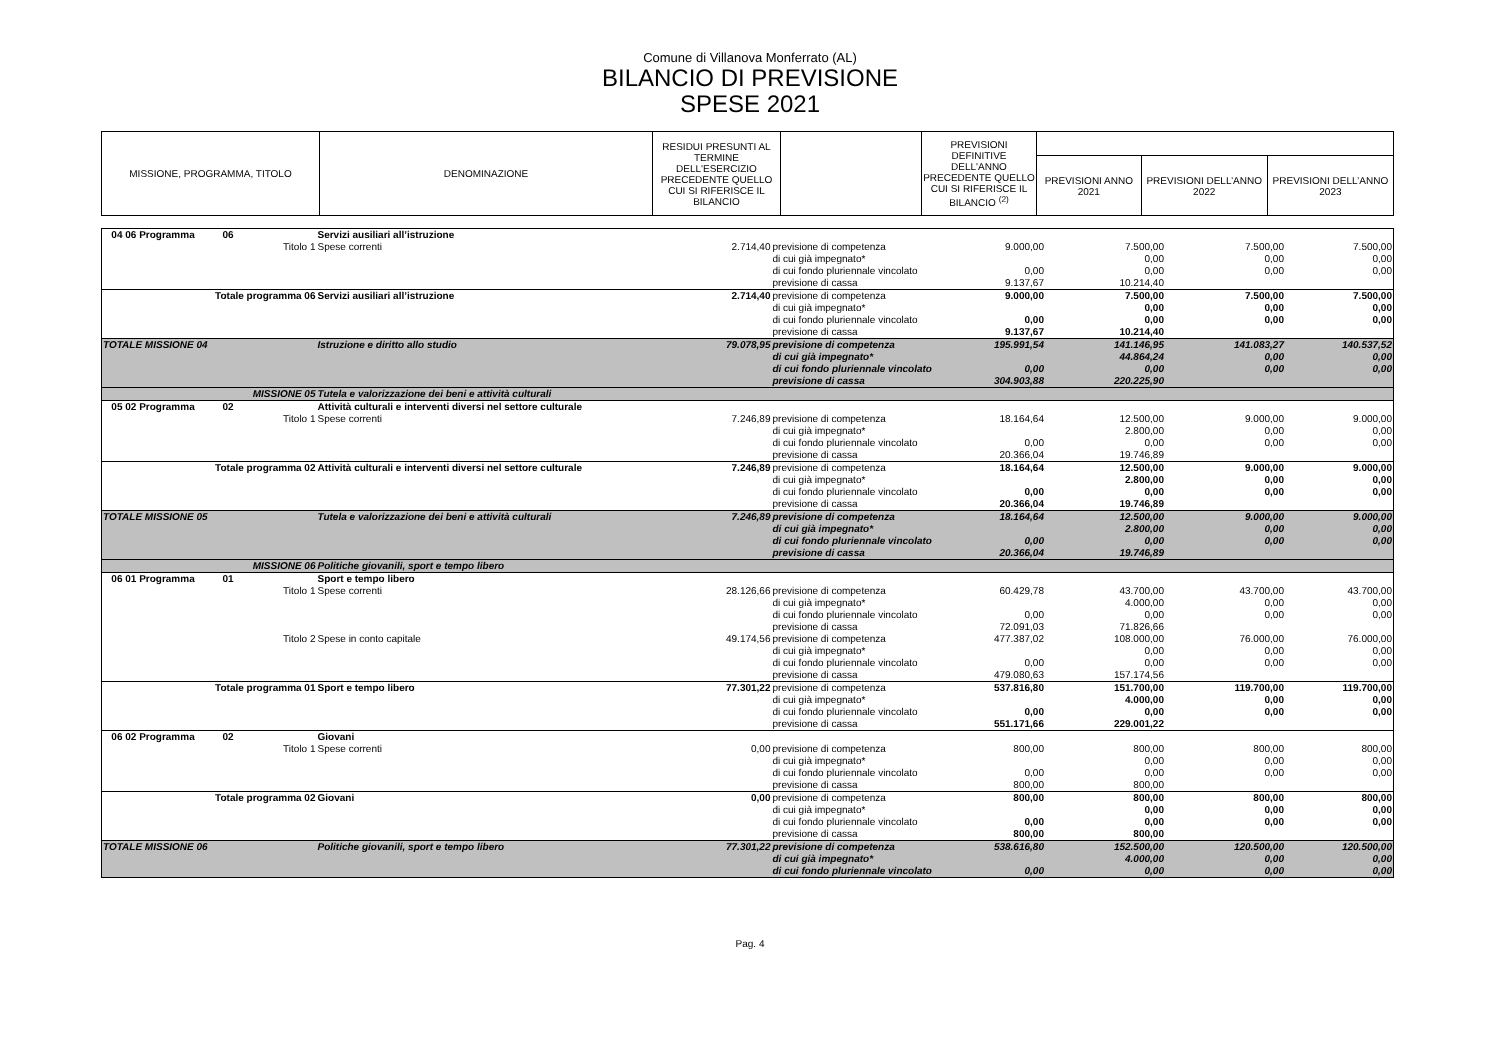Comune di Villanova Monferrato (AL)
BILANCIO DI PREVISIONE
SPESE 2021
| MISSIONE, PROGRAMMA, TITOLO | DENOMINAZIONE | RESIDUI PRESUNTI AL TERMINE DELL'ESERCIZIO PRECEDENTE QUELLO CUI SI RIFERISCE IL BILANCIO | | PREVISIONI DEFINITIVE DELL'ANNO PRECEDENTE QUELLO CUI SI RIFERISCE IL BILANCIO <sup>(2)</sup> | | | |
| | | | | | PREVISIONI ANNO 2021 | PREVISIONI DELL’ANNO 2022 | PREVISIONI DELL’ANNO 2023 |
| 04 06 Programma 06 | Servizi ausiliari all’istruzione | | | | | | |
| Titolo 1 | Spese correnti | 2.714,40 | previsione di competenza | 9.000,00 | 7.500,00 | 7.500,00 | 7.500,00 |
| | | | di cui già impegnato* | | 0,00 | 0,00 | 0,00 |
| | | | di cui fondo pluriennale vincolato | 0,00 | 0,00 | 0,00 | 0,00 |
| | | | previsione di cassa | 9.137,67 | 10.214,40 | | |
| Totale programma 06 | Servizi ausiliari all’istruzione | 2.714,40 | previsione di competenza | 9.000,00 | 7.500,00 | 7.500,00 | 7.500,00 |
| | | | di cui già impegnato* | | 0,00 | 0,00 | 0,00 |
| | | | di cui fondo pluriennale vincolato | 0,00 | 0,00 | 0,00 | 0,00 |
| | | | previsione di cassa | 9.137,67 | 10.214,40 | | |
| TOTALE MISSIONE 04 | Istruzione e diritto allo studio | 79.078,95 | previsione di competenza | 195.991,54 | 141.146,95 | 141.083,27 | 140.537,52 |
| | | | di cui già impegnato* | | 44.864,24 | 0,00 | 0,00 |
| | | | di cui fondo pluriennale vincolato | 0,00 | 0,00 | 0,00 | 0,00 |
| | | | previsione di cassa | 304.903,88 | 220.225,90 | | |
| MISSIONE 05 | Tutela e valorizzazione dei beni e attività culturali | | | | | | |
| 05 02 Programma 02 | Attività culturali e interventi diversi nel settore culturale | | | | | | |
| Titolo 1 | Spese correnti | 7.246,89 | previsione di competenza | 18.164,64 | 12.500,00 | 9.000,00 | 9.000,00 |
| | | | di cui già impegnato* | | 2.800,00 | 0,00 | 0,00 |
| | | | di cui fondo pluriennale vincolato | 0,00 | 0,00 | 0,00 | 0,00 |
| | | | previsione di cassa | 20.366,04 | 19.746,89 | | |
| Totale programma 02 | Attività culturali e interventi diversi nel settore culturale | 7.246,89 | previsione di competenza | 18.164,64 | 12.500,00 | 9.000,00 | 9.000,00 |
| | | | di cui già impegnato* | | 2.800,00 | 0,00 | 0,00 |
| | | | di cui fondo pluriennale vincolato | 0,00 | 0,00 | 0,00 | 0,00 |
| | | | previsione di cassa | 20.366,04 | 19.746,89 | | |
| TOTALE MISSIONE 05 | Tutela e valorizzazione dei beni e attività culturali | 7.246,89 | previsione di competenza | 18.164,64 | 12.500,00 | 9.000,00 | 9.000,00 |
| | | | di cui già impegnato* | | 2.800,00 | 0,00 | 0,00 |
| | | | di cui fondo pluriennale vincolato | 0,00 | 0,00 | 0,00 | 0,00 |
| | | | previsione di cassa | 20.366,04 | 19.746,89 | | |
| MISSIONE 06 | Politiche giovanili, sport e tempo libero | | | | | | |
| 06 01 Programma 01 | Sport e tempo libero | | | | | | |
| Titolo 1 | Spese correnti | 28.126,66 | previsione di competenza | 60.429,78 | 43.700,00 | 43.700,00 | 43.700,00 |
| | | | di cui già impegnato* | | 4.000,00 | 0,00 | 0,00 |
| | | | di cui fondo pluriennale vincolato | 0,00 | 0,00 | 0,00 | 0,00 |
| | | | previsione di cassa | 72.091,03 | 71.826,66 | | |
| Titolo 2 | Spese in conto capitale | 49.174,56 | previsione di competenza | 477.387,02 | 108.000,00 | 76.000,00 | 76.000,00 |
| | | | di cui già impegnato* | | 0,00 | 0,00 | 0,00 |
| | | | di cui fondo pluriennale vincolato | 0,00 | 0,00 | 0,00 | 0,00 |
| | | | previsione di cassa | 479.080,63 | 157.174,56 | | |
| Totale programma 01 | Sport e tempo libero | 77.301,22 | previsione di competenza | 537.816,80 | 151.700,00 | 119.700,00 | 119.700,00 |
| | | | di cui già impegnato* | | 4.000,00 | 0,00 | 0,00 |
| | | | di cui fondo pluriennale vincolato | 0,00 | 0,00 | 0,00 | 0,00 |
| | | | previsione di cassa | 551.171,66 | 229.001,22 | | |
| 06 02 Programma 02 | Giovani | | | | | | |
| Titolo 1 | Spese correnti | 0,00 | previsione di competenza | 800,00 | 800,00 | 800,00 | 800,00 |
| | | | di cui già impegnato* | | 0,00 | 0,00 | 0,00 |
| | | | di cui fondo pluriennale vincolato | 0,00 | 0,00 | 0,00 | 0,00 |
| | | | previsione di cassa | 800,00 | 800,00 | | |
| Totale programma 02 | Giovani | 0,00 | previsione di competenza | 800,00 | 800,00 | 800,00 | 800,00 |
| | | | di cui già impegnato* | | 0,00 | 0,00 | 0,00 |
| | | | di cui fondo pluriennale vincolato | 0,00 | 0,00 | 0,00 | 0,00 |
| | | | previsione di cassa | 800,00 | 800,00 | | |
| TOTALE MISSIONE 06 | Politiche giovanili, sport e tempo libero | 77.301,22 | previsione di competenza | 538.616,80 | 152.500,00 | 120.500,00 | 120.500,00 |
| | | | di cui già impegnato* | | 4.000,00 | 0,00 | 0,00 |
| | | | di cui fondo pluriennale vincolato | 0,00 | 0,00 | 0,00 | 0,00 |
Pag. 4